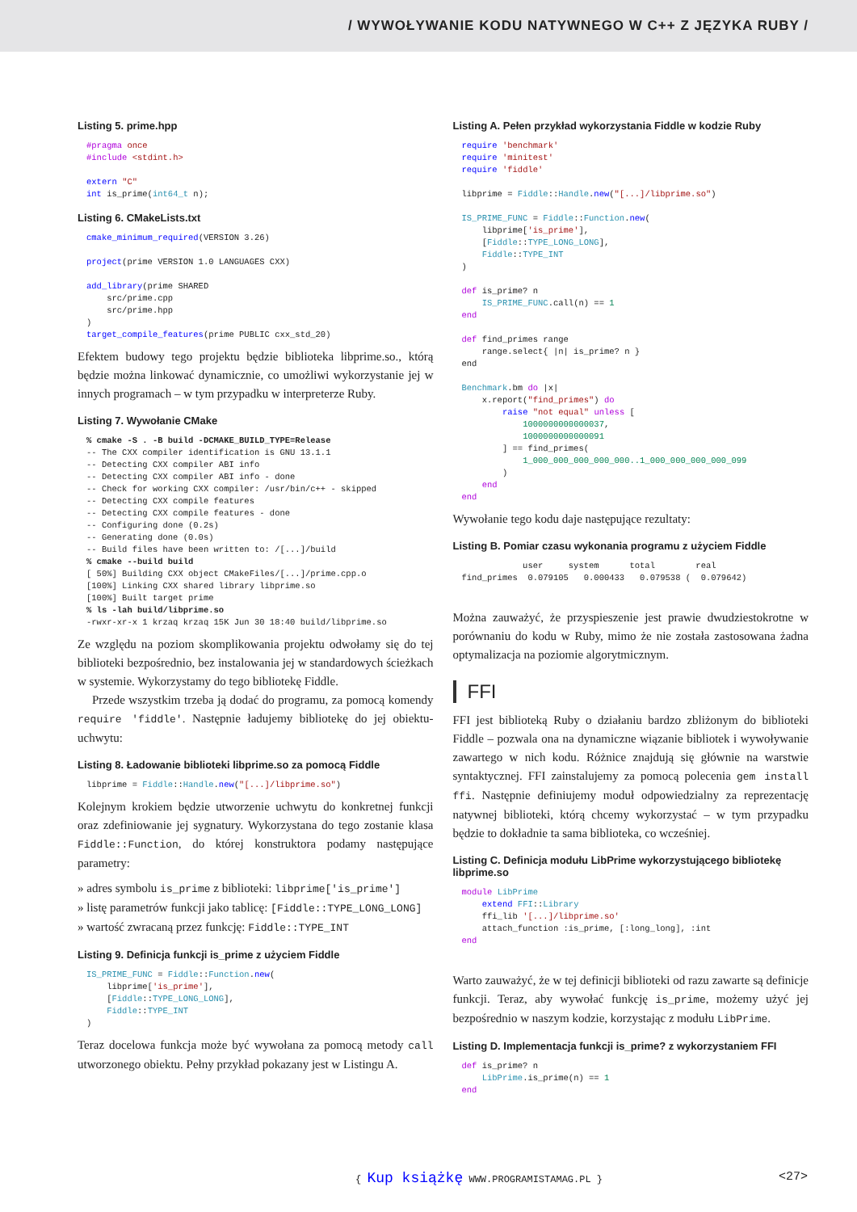/ WYWOŁYWANIE KODU NATYWNEGO W C++ Z JĘZYKA RUBY /
Listing 5. prime.hpp
#pragma once
#include <stdint.h>

extern "C"
int is_prime(int64_t n);
Listing 6. CMakeLists.txt
cmake_minimum_required(VERSION 3.26)

project(prime VERSION 1.0 LANGUAGES CXX)

add_library(prime SHARED
    src/prime.cpp
    src/prime.hpp
)
target_compile_features(prime PUBLIC cxx_std_20)
Efektem budowy tego projektu będzie biblioteka libprime.so., którą będzie można linkować dynamicznie, co umożliwi wykorzystanie jej w innych programach – w tym przypadku w interpreterze Ruby.
Listing 7. Wywołanie CMake
% cmake -S . -B build -DCMAKE_BUILD_TYPE=Release
-- The CXX compiler identification is GNU 13.1.1
-- Detecting CXX compiler ABI info
-- Detecting CXX compiler ABI info - done
-- Check for working CXX compiler: /usr/bin/c++ - skipped
-- Detecting CXX compile features
-- Detecting CXX compile features - done
-- Configuring done (0.2s)
-- Generating done (0.0s)
-- Build files have been written to: /[...]/build
% cmake --build build
[ 50%] Building CXX object CMakeFiles/[...]/prime.cpp.o
[100%] Linking CXX shared library libprime.so
[100%] Built target prime
% ls -lah build/libprime.so
-rwxr-xr-x 1 krzaq krzaq 15K Jun 30 18:40 build/libprime.so
Ze względu na poziom skomplikowania projektu odwołamy się do tej biblioteki bezpośrednio, bez instalowania jej w standardowych ścieżkach w systemie. Wykorzystamy do tego bibliotekę Fiddle.
Przede wszystkim trzeba ją dodać do programu, za pomocą komendy require 'fiddle'. Następnie ładujemy bibliotekę do jej obiektu-uchwytu:
Listing 8. Ładowanie biblioteki libprime.so za pomocą Fiddle
libprime = Fiddle::Handle.new("[...]/libprime.so")
Kolejnym krokiem będzie utworzenie uchwytu do konkretnej funkcji oraz zdefiniowanie jej sygnatury. Wykorzystana do tego zostanie klasa Fiddle::Function, do której konstruktora podamy następujące parametry:
» adres symbolu is_prime z biblioteki: libprime['is_prime']
» listę parametrów funkcji jako tablicę: [Fiddle::TYPE_LONG_LONG]
» wartość zwracaną przez funkcję: Fiddle::TYPE_INT
Listing 9. Definicja funkcji is_prime z użyciem Fiddle
IS_PRIME_FUNC = Fiddle::Function.new(
    libprime['is_prime'],
    [Fiddle::TYPE_LONG_LONG],
    Fiddle::TYPE_INT
)
Teraz docelowa funkcja może być wywołana za pomocą metody call utworzonego obiektu. Pełny przykład pokazany jest w Listingu A.
Listing A. Pełen przykład wykorzystania Fiddle w kodzie Ruby
require 'benchmark'
require 'minitest'
require 'fiddle'

libprime = Fiddle::Handle.new("[...]/libprime.so")

IS_PRIME_FUNC = Fiddle::Function.new(
    libprime['is_prime'],
    [Fiddle::TYPE_LONG_LONG],
    Fiddle::TYPE_INT
)

def is_prime? n
    IS_PRIME_FUNC.call(n) == 1
end

def find_primes range
    range.select{ |n| is_prime? n }
end

Benchmark.bm do |x|
    x.report("find_primes") do
        raise "not equal" unless [
            1000000000000037,
            1000000000000091
        ] == find_primes(
            1_000_000_000_000_000..1_000_000_000_000_099
        )
    end
end
Wywołanie tego kodu daje następujące rezultaty:
Listing B. Pomiar czasu wykonania programu z użyciem Fiddle
            user     system      total        real
find_primes  0.079105   0.000433   0.079538 (  0.079642)
Można zauważyć, że przyspieszenie jest prawie dwudziestokrotne w porównaniu do kodu w Ruby, mimo że nie została zastosowana żadna optymalizacja na poziomie algorytmicznym.
FFI
FFI jest biblioteką Ruby o działaniu bardzo zbliżonym do biblioteki Fiddle – pozwala ona na dynamiczne wiązanie bibliotek i wywoływanie zawartego w nich kodu. Różnice znajdują się głównie na warstwie syntaktycznej. FFI zainstalujemy za pomocą polecenia gem install ffi. Następnie definiujemy moduł odpowiedzialny za reprezentację natywnej biblioteki, którą chcemy wykorzystać – w tym przypadku będzie to dokładnie ta sama biblioteka, co wcześniej.
Listing C. Definicja modułu LibPrime wykorzystującego bibliotekę libprime.so
module LibPrime
    extend FFI::Library
    ffi_lib '[...]/libprime.so'
    attach_function :is_prime, [:long_long], :int
end
Warto zauważyć, że w tej definicji biblioteki od razu zawarte są definicje funkcji. Teraz, aby wywołać funkcję is_prime, możemy użyć jej bezpośrednio w naszym kodzie, korzystając z modułu LibPrime.
Listing D. Implementacja funkcji is_prime? z wykorzystaniem FFI
def is_prime? n
    LibPrime.is_prime(n) == 1
end
{ Kup książkę WWW.PROGRAMISTAMAG.PL } <27>